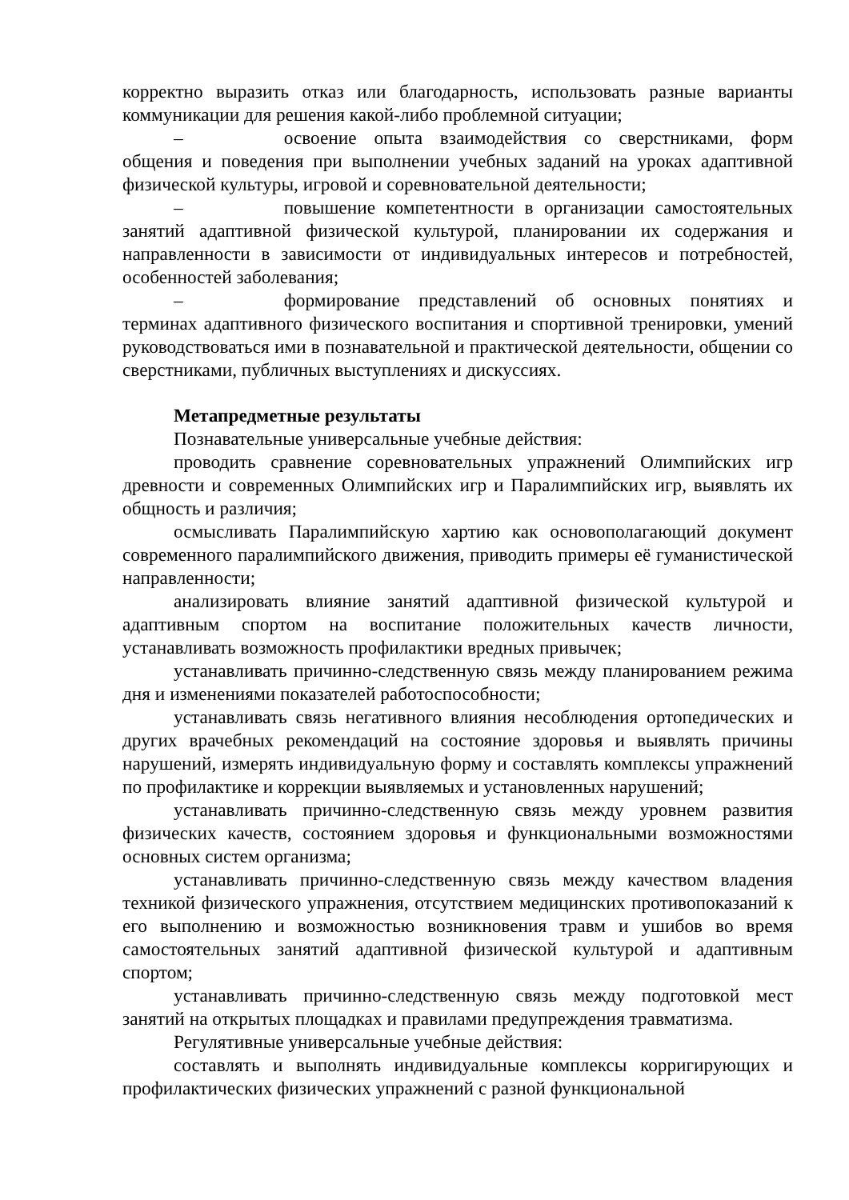корректно выразить отказ или благодарность, использовать разные варианты коммуникации для решения какой-либо проблемной ситуации;
– освоение опыта взаимодействия со сверстниками, форм общения и поведения при выполнении учебных заданий на уроках адаптивной физической культуры, игровой и соревновательной деятельности;
– повышение компетентности в организации самостоятельных занятий адаптивной физической культурой, планировании их содержания и направленности в зависимости от индивидуальных интересов и потребностей, особенностей заболевания;
– формирование представлений об основных понятиях и терминах адаптивного физического воспитания и спортивной тренировки, умений руководствоваться ими в познавательной и практической деятельности, общении со сверстниками, публичных выступлениях и дискуссиях.
Метапредметные результаты
Познавательные универсальные учебные действия:
проводить сравнение соревновательных упражнений Олимпийских игр древности и современных Олимпийских игр и Паралимпийских игр, выявлять их общность и различия;
осмысливать Паралимпийскую хартию как основополагающий документ современного паралимпийского движения, приводить примеры её гуманистической направленности;
анализировать влияние занятий адаптивной физической культурой и адаптивным спортом на воспитание положительных качеств личности, устанавливать возможность профилактики вредных привычек;
устанавливать причинно-следственную связь между планированием режима дня и изменениями показателей работоспособности;
устанавливать связь негативного влияния несоблюдения ортопедических и других врачебных рекомендаций на состояние здоровья и выявлять причины нарушений, измерять индивидуальную форму и составлять комплексы упражнений по профилактике и коррекции выявляемых и установленных нарушений;
устанавливать причинно-следственную связь между уровнем развития физических качеств, состоянием здоровья и функциональными возможностями основных систем организма;
устанавливать причинно-следственную связь между качеством владения техникой физического упражнения, отсутствием медицинских противопоказаний к его выполнению и возможностью возникновения травм и ушибов во время самостоятельных занятий адаптивной физической культурой и адаптивным спортом;
устанавливать причинно-следственную связь между подготовкой мест занятий на открытых площадках и правилами предупреждения травматизма.
Регулятивные универсальные учебные действия:
составлять и выполнять индивидуальные комплексы корригирующих и профилактических физических упражнений с разной функциональной